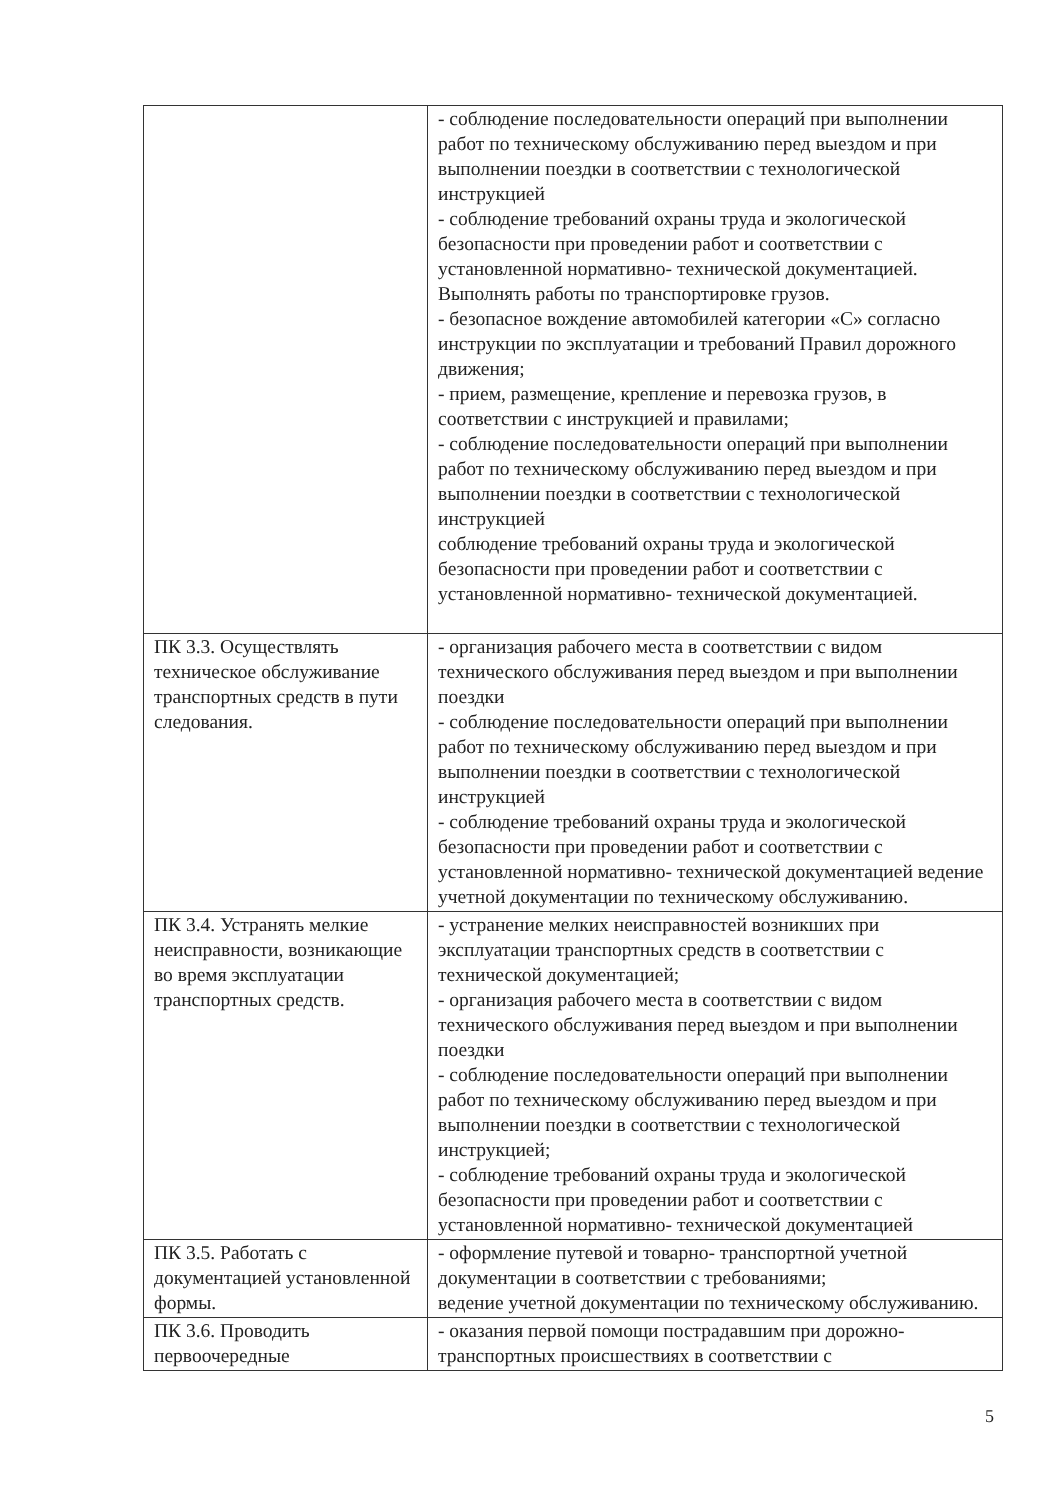| | - соблюдение последовательности операций при выполнении работ по техническому обслуживанию перед выездом и при выполнении поездки в соответствии с технологической инструкцией - соблюдение требований охраны труда и экологической безопасности при проведении работ и соответствии с установленной нормативно- технической документацией. Выполнять работы по транспортировке грузов. - безопасное вождение автомобилей категории «С» согласно инструкции по эксплуатации и требований Правил дорожного движения; - прием, размещение, крепление и перевозка грузов, в соответствии с инструкцией и правилами; - соблюдение последовательности операций при выполнении работ по техническому обслуживанию перед выездом и при выполнении поездки в соответствии с технологической инструкцией соблюдение требований охраны труда и экологической безопасности при проведении работ и соответствии с установленной нормативно- технической документацией. |
| ПК 3.3. Осуществлять техническое обслуживание транспортных средств в пути следования. | - организация рабочего места в соответствии с видом технического обслуживания перед выездом и при выполнении поездки - соблюдение последовательности операций при выполнении работ по техническому обслуживанию перед выездом и при выполнении поездки в соответствии с технологической инструкцией - соблюдение требований охраны труда и экологической безопасности при проведении работ и соответствии с установленной нормативно- технической документацией ведение учетной документации по техническому обслуживанию. |
| ПК 3.4. Устранять мелкие неисправности, возникающие во время эксплуатации транспортных средств. | - устранение мелких неисправностей возникших при эксплуатации транспортных средств в соответствии с технической документацией; - организация рабочего места в соответствии с видом технического обслуживания перед выездом и при выполнении поездки - соблюдение последовательности операций при выполнении работ по техническому обслуживанию перед выездом и при выполнении поездки в соответствии с технологической инструкцией; - соблюдение требований охраны труда и экологической безопасности при проведении работ и соответствии с установленной нормативно- технической документацией |
| ПК 3.5. Работать с документацией установленной формы. | - оформление путевой и товарно- транспортной учетной документации в соответствии с требованиями; ведение учетной документации по техническому обслуживанию. |
| ПК 3.6. Проводить первоочередные | - оказания первой помощи пострадавшим при дорожно-транспортных происшествиях в соответствии с |
5